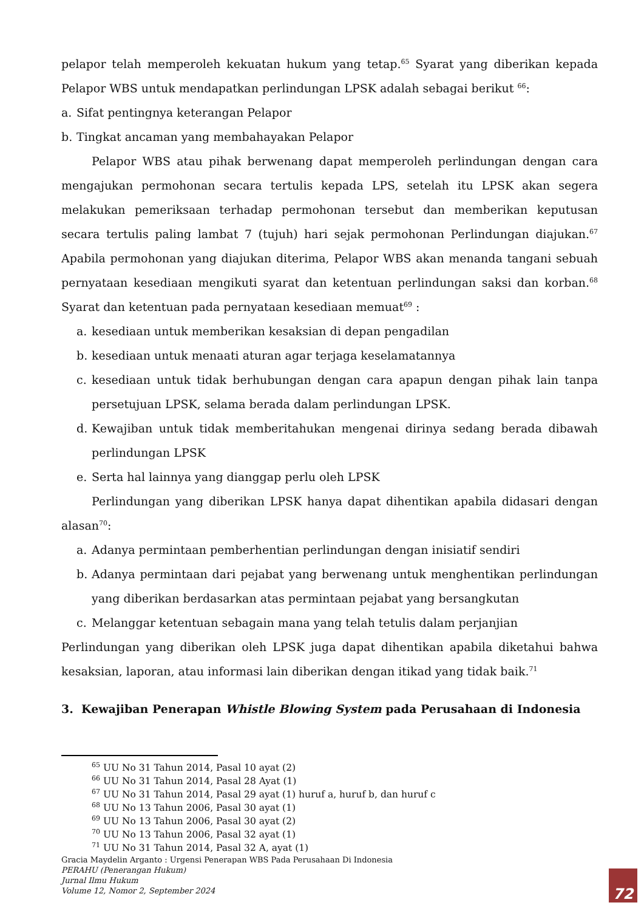pelapor telah memperoleh kekuatan hukum yang tetap.<sup>65</sup> Syarat yang diberikan kepada Pelapor WBS untuk mendapatkan perlindungan LPSK adalah sebagai berikut <sup>66</sup>:
a. Sifat pentingnya keterangan Pelapor
b. Tingkat ancaman yang membahayakan Pelapor
Pelapor WBS atau pihak berwenang dapat memperoleh perlindungan dengan cara mengajukan permohonan secara tertulis kepada LPS, setelah itu LPSK akan segera melakukan pemeriksaan terhadap permohonan tersebut dan memberikan keputusan secara tertulis paling lambat 7 (tujuh) hari sejak permohonan Perlindungan diajukan.<sup>67</sup> Apabila permohonan yang diajukan diterima, Pelapor WBS akan menanda tangani sebuah pernyataan kesediaan mengikuti syarat dan ketentuan perlindungan saksi dan korban.<sup>68</sup> Syarat dan ketentuan pada pernyataan kesediaan memuat<sup>69</sup> :
a. kesediaan untuk memberikan kesaksian di depan pengadilan
b. kesediaan untuk menaati aturan agar terjaga keselamatannya
c. kesediaan untuk tidak berhubungan dengan cara apapun dengan pihak lain tanpa persetujuan LPSK, selama berada dalam perlindungan LPSK.
d. Kewajiban untuk tidak memberitahukan mengenai dirinya sedang berada dibawah perlindungan LPSK
e. Serta hal lainnya yang dianggap perlu oleh LPSK
Perlindungan yang diberikan LPSK hanya dapat dihentikan apabila didasari dengan alasan<sup>70</sup>:
a. Adanya permintaan pemberhentian perlindungan dengan inisiatif sendiri
b. Adanya permintaan dari pejabat yang berwenang untuk menghentikan perlindungan yang diberikan berdasarkan atas permintaan pejabat yang bersangkutan
c. Melanggar ketentuan sebagain mana yang telah tetulis dalam perjanjian
Perlindungan yang diberikan oleh LPSK juga dapat dihentikan apabila diketahui bahwa kesaksian, laporan, atau informasi lain diberikan dengan itikad yang tidak baik.<sup>71</sup>
3. Kewajiban Penerapan Whistle Blowing System pada Perusahaan di Indonesia
<sup>65</sup> UU No 31 Tahun 2014, Pasal 10 ayat (2)
<sup>66</sup> UU No 31 Tahun 2014, Pasal 28 Ayat (1)
<sup>67</sup> UU No 31 Tahun 2014, Pasal 29 ayat (1) huruf a, huruf b, dan huruf c
<sup>68</sup> UU No 13 Tahun 2006, Pasal 30 ayat (1)
<sup>69</sup> UU No 13 Tahun 2006, Pasal 30 ayat (2)
<sup>70</sup> UU No 13 Tahun 2006, Pasal 32 ayat (1)
<sup>71</sup> UU No 31 Tahun 2014, Pasal 32 A, ayat (1)
Gracia Maydelin Arganto : Urgensi Penerapan WBS Pada Perusahaan Di Indonesia
PERAHU (Penerangan Hukum)
Jurnal Ilmu Hukum
Volume 12, Nomor 2, September 2024
72